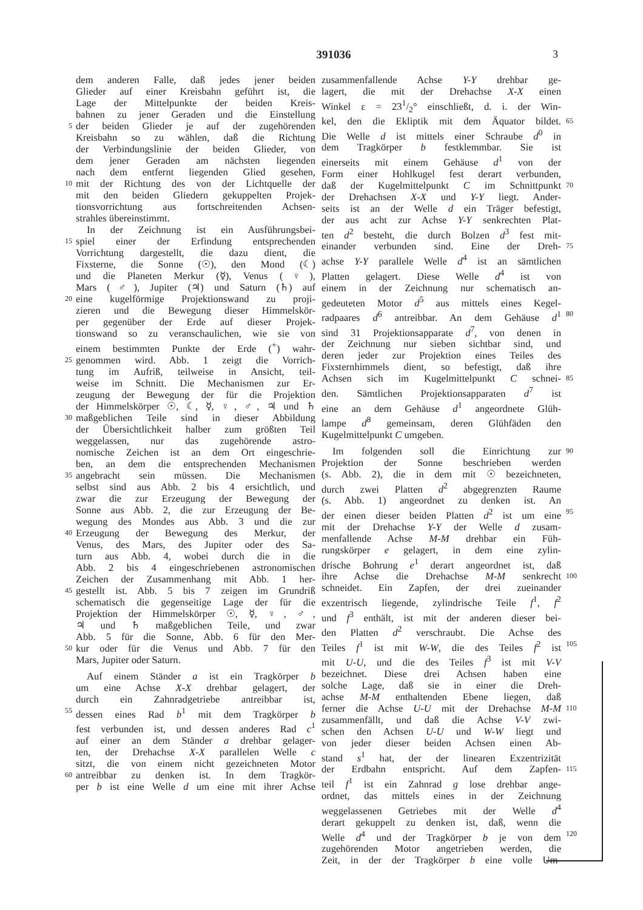391036
3
dem anderen Falle, daß jedes jener beiden
Glieder auf einer Kreisbahn geführt ist, die
Lage der Mittelpunkte der beiden Kreis-
bahnen zu jener Geraden und die Einstellung
5 der beiden Glieder je auf der zugehörenden
Kreisbahn so zu wählen, daß die Richtung
der Verbindungslinie der beiden Glieder, von
dem jener Geraden am nächsten liegenden
nach dem entfernt liegenden Glied gesehen,
10 mit der Richtung des von der Lichtquelle der
mit den beiden Gliedern gekuppelten Projek-
tionsvorrichtung aus fortschreitenden Achsen-
strahles übereinstimmt.
In der Zeichnung ist ein Ausführungsbei-
15 spiel einer der Erfindung entsprechenden
Vorrichtung dargestellt, die dazu dient, die
Fixsterne, die Sonne (☉), den Mond (☾)
und die Planeten Merkur (☿), Venus (♀),
Mars (♂), Jupiter (♃) und Saturn (♄) auf
20 eine kugelförmige Projektionswand zu proji-
zieren und die Bewegung dieser Himmelskör-
per gegenüber der Erde auf dieser Projek-
tionswand so zu veranschaulichen, wie sie von
einem bestimmten Punkte der Erde (<sup>+</sup>) wahr-
25 genommen wird. Abb. 1 zeigt die Vorrich-
tung im Aufriß, teilweise in Ansicht, teil-
weise im Schnitt. Die Mechanismen zur Er-
zeugung der Bewegung der für die Projektion
der Himmelskörper ☉, ☾, ☿, ♀, ♂, ♃ und ♄
30 maßgeblichen Teile sind in dieser Abbildung
der Übersichtlichkeit halber zum größten Teil
weggelassen, nur das zugehörende astro-
nomische Zeichen ist an dem Ort eingeschrie-
ben, an dem die entsprechenden Mechanismen
35 angebracht sein müssen. Die Mechanismen
selbst sind aus Abb. 2 bis 4 ersichtlich, und
zwar die zur Erzeugung der Bewegung der
Sonne aus Abb. 2, die zur Erzeugung der Be-
wegung des Mondes aus Abb. 3 und die zur
40 Erzeugung der Bewegung des Merkur, der
Venus, des Mars, des Jupiter oder des Sa-
turn aus Abb. 4, wobei durch die in die
Abb. 2 bis 4 eingeschriebenen astronomischen
Zeichen der Zusammenhang mit Abb. 1 her-
45 gestellt ist. Abb. 5 bis 7 zeigen im Grundriß
schematisch die gegenseitige Lage der für die
Projektion der Himmelskörper ☉, ☿, ♀, ♂,
♃ und ♄ maßgeblichen Teile, und zwar
Abb. 5 für die Sonne, Abb. 6 für den Mer-
50 kur oder für die Venus und Abb. 7 für den
Mars, Jupiter oder Saturn.
Auf einem Ständer a ist ein Tragkörper b
um eine Achse X-X drehbar gelagert, der
durch ein Zahnradgetriebe antreibbar ist,
55 dessen eines Rad b<sup>1</sup> mit dem Tragkörper b
fest verbunden ist, und dessen anderes Rad c<sup>1</sup>
auf einer an dem Ständer a drehbar gelager-
ten, der Drehachse X-X parallelen Welle c
sitzt, die von einem nicht gezeichneten Motor
60 antreibbar zu denken ist. In dem Tragkör-
per b ist eine Welle d um eine mit ihrer Achse
zusammenfallende Achse Y-Y drehbar ge-
lagert, die mit der Drehachse X-X einen
Winkel ε = 231/2° einschließt, d. i. der Win-
kel, den die Ekliptik mit dem Äquator bildet. 65
Die Welle d ist mittels einer Schraube d<sup>0</sup> in
dem Tragkörper b festklemmbar. Sie ist
einerseits mit einem Gehäuse d<sup>1</sup> von der
Form einer Hohlkugel fest derart verbunden,
daß der Kugelmittelpunkt C im Schnittpunkt 70
der Drehachsen X-X und Y-Y liegt. Ander-
seits ist an der Welle d ein Träger befestigt,
der aus acht zur Achse Y-Y senkrechten Plat-
ten d<sup>2</sup> besteht, die durch Bolzen d<sup>3</sup> fest mit-
einander verbunden sind. Eine der Dreh- 75
achse Y-Y parallele Welle d<sup>4</sup> ist an sämtlichen
Platten gelagert. Diese Welle d<sup>4</sup> ist von
einem in der Zeichnung nur schematisch an-
gedeuteten Motor d<sup>5</sup> aus mittels eines Kegel-
radpaares d<sup>6</sup> antreibbar. An dem Gehäuse d<sup>1</sup> 80
sind 31 Projektionsapparate d<sup>7</sup>, von denen in
der Zeichnung nur sieben sichtbar sind, und
deren jeder zur Projektion eines Teiles des
Fixsternhimmels dient, so befestigt, daß ihre
Achsen sich im Kugelmittelpunkt C schnei- 85
den. Sämtlichen Projektionsapparaten d<sup>7</sup> ist
eine an dem Gehäuse d<sup>1</sup> angeordnete Glüh-
lampe d<sup>8</sup> gemeinsam, deren Glühfäden den
Kugelmittelpunkt C umgeben.
Im folgenden soll die Einrichtung zur 90
Projektion der Sonne beschrieben werden
(s. Abb. 2), die in dem mit ☉ bezeichneten,
durch zwei Platten d<sup>2</sup> abgegrenzten Raume
(s. Abb. 1) angeordnet zu denken ist. An
der einen dieser beiden Platten d<sup>2</sup> ist um eine 95
mit der Drehachse Y-Y der Welle d zusam-
menfallende Achse M-M drehbar ein Füh-
rungskörper e gelagert, in dem eine zylin-
drische Bohrung e<sup>1</sup> derart angeordnet ist, daß
ihre Achse die Drehachse M-M senkrecht 100
schneidet. Ein Zapfen, der drei zueinander
exzentrisch liegende, zylindrische Teile f<sup>1</sup>, f<sup>2</sup>
und f<sup>3</sup> enthält, ist mit der anderen dieser bei-
den Platten d<sup>2</sup> verschraubt. Die Achse des
Teiles f<sup>1</sup> ist mit W-W, die des Teiles f<sup>2</sup> ist 105
mit U-U, und die des Teiles f<sup>3</sup> ist mit V-V
bezeichnet. Diese drei Achsen haben eine
solche Lage, daß sie in einer die Dreh-
achse M-M enthaltenden Ebene liegen, daß
ferner die Achse U-U mit der Drehachse M-M 110
zusammenfällt, und daß die Achse V-V zwi-
schen den Achsen U-U und W-W liegt und
von jeder dieser beiden Achsen einen Ab-
stand s<sup>1</sup> hat, der der linearen Exzentrizität
der Erdbahn entspricht. Auf dem Zapfen- 115
teil f<sup>1</sup> ist ein Zahnrad g lose drehbar ange-
ordnet, das mittels eines in der Zeichnung
weggelassenen Getriebes mit der Welle d<sup>4</sup>
derart gekuppelt zu denken ist, daß, wenn die
Welle d<sup>4</sup> und der Tragkörper b je von dem 120
zugehörenden Motor angetrieben werden, die
Zeit, in der der Tragkörper b eine volle Um-